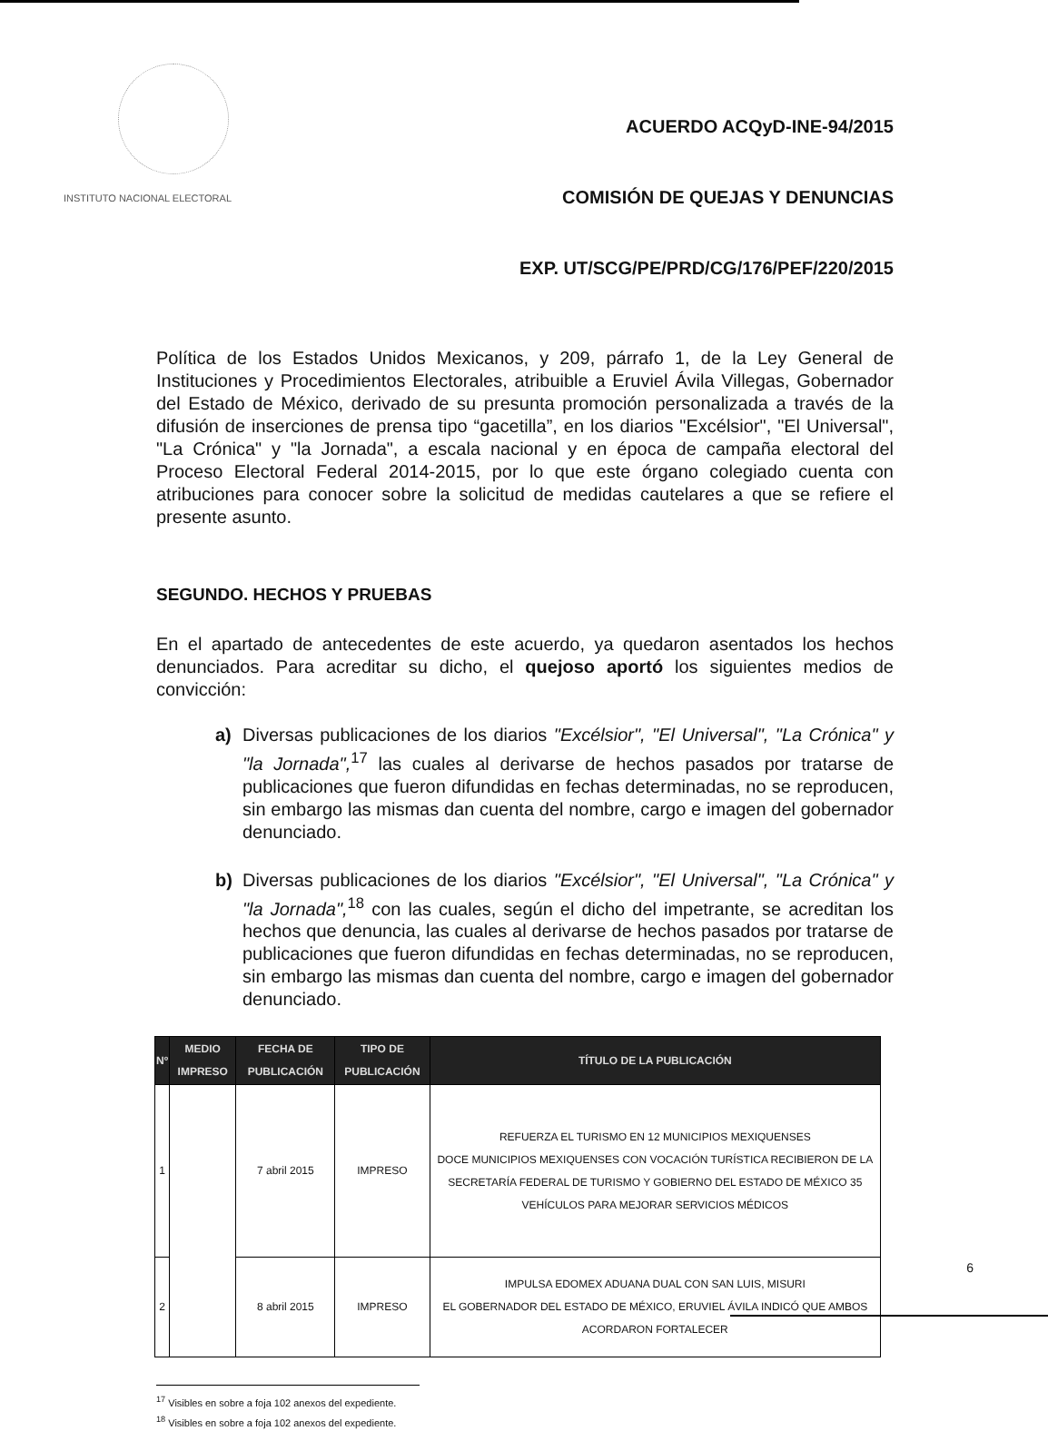INSTITUTO NACIONAL ELECTORAL
ACUERDO ACQyD-INE-94/2015
COMISIÓN DE QUEJAS Y DENUNCIAS
EXP. UT/SCG/PE/PRD/CG/176/PEF/220/2015
Política de los Estados Unidos Mexicanos, y 209, párrafo 1, de la Ley General de Instituciones y Procedimientos Electorales, atribuible a Eruviel Ávila Villegas, Gobernador del Estado de México, derivado de su presunta promoción personalizada a través de la difusión de inserciones de prensa tipo “gacetilla”, en los diarios "Excélsior", "El Universal", "La Crónica" y "la Jornada", a escala nacional y en época de campaña electoral del Proceso Electoral Federal 2014-2015, por lo que este órgano colegiado cuenta con atribuciones para conocer sobre la solicitud de medidas cautelares a que se refiere el presente asunto.
SEGUNDO. HECHOS Y PRUEBAS
En el apartado de antecedentes de este acuerdo, ya quedaron asentados los hechos denunciados. Para acreditar su dicho, el quejoso aportó los siguientes medios de convicción:
a) Diversas publicaciones de los diarios "Excélsior", "El Universal", "La Crónica" y "la Jornada",<sup>17</sup> las cuales al derivarse de hechos pasados por tratarse de publicaciones que fueron difundidas en fechas determinadas, no se reproducen, sin embargo las mismas dan cuenta del nombre, cargo e imagen del gobernador denunciado.
b) Diversas publicaciones de los diarios "Excélsior", "El Universal", "La Crónica" y "la Jornada",<sup>18</sup> con las cuales, según el dicho del impetrante, se acreditan los hechos que denuncia, las cuales al derivarse de hechos pasados por tratarse de publicaciones que fueron difundidas en fechas determinadas, no se reproducen, sin embargo las mismas dan cuenta del nombre, cargo e imagen del gobernador denunciado.
| Nº | MEDIO IMPRESO | FECHA DE PUBLICACIÓN | TIPO DE PUBLICACIÓN | TÍTULO DE LA PUBLICACIÓN |
| --- | --- | --- | --- | --- |
| 1 | | 7 abril 2015 | IMPRESO | REFUERZA EL TURISMO EN 12 MUNICIPIOS MEXIQUENSES DOCE MUNICIPIOS MEXIQUENSES CON VOCACIÓN TURÍSTICA RECIBIERON DE LA SECRETARÍA FEDERAL DE TURISMO Y GOBIERNO DEL ESTADO DE MÉXICO 35 VEHÍCULOS PARA MEJORAR SERVICIOS MÉDICOS |
| 2 | | 8 abril 2015 | IMPRESO | IMPULSA EDOMEX ADUANA DUAL CON SAN LUIS, MISURI EL GOBERNADOR DEL ESTADO DE MÉXICO, ERUVIEL ÁVILA INDICÓ QUE AMBOS ACORDARON FORTALECER |
<sup>17</sup> Visibles en sobre a foja 102 anexos del expediente.
<sup>18</sup> Visibles en sobre a foja 102 anexos del expediente.
6